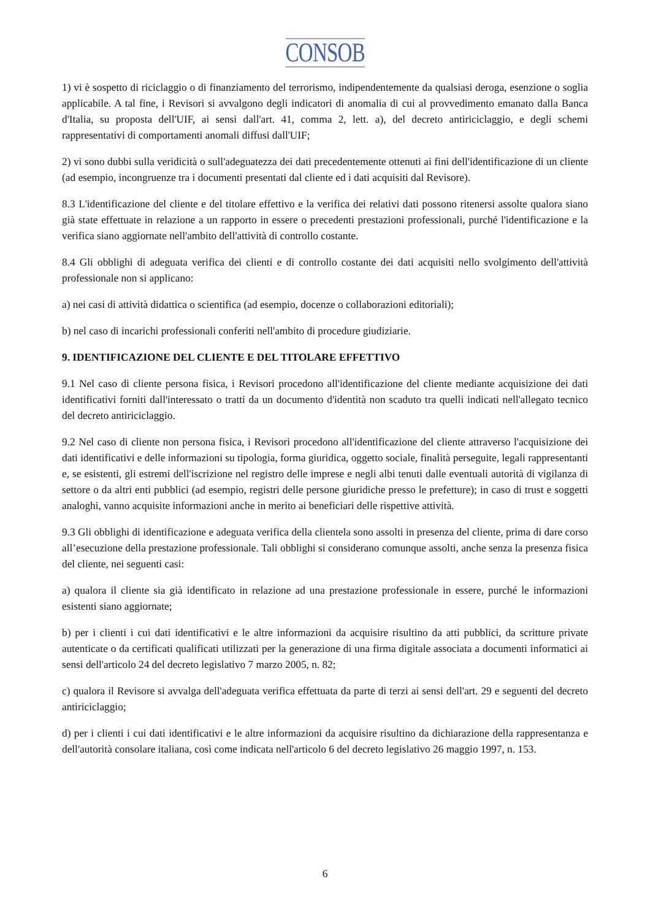CONSOB
1) vi è sospetto di riciclaggio o di finanziamento del terrorismo, indipendentemente da qualsiasi deroga, esenzione o soglia applicabile. A tal fine, i Revisori si avvalgono degli indicatori di anomalia di cui al provvedimento emanato dalla Banca d'Italia, su proposta dell'UIF, ai sensi dall'art. 41, comma 2, lett. a), del decreto antiriciclaggio, e degli schemi rappresentativi di comportamenti anomali diffusi dall'UIF;
2) vi sono dubbi sulla veridicità o sull'adeguatezza dei dati precedentemente ottenuti ai fini dell'identificazione di un cliente (ad esempio, incongruenze tra i documenti presentati dal cliente ed i dati acquisiti dal Revisore).
8.3 L'identificazione del cliente e del titolare effettivo e la verifica dei relativi dati possono ritenersi assolte qualora siano già state effettuate in relazione a un rapporto in essere o precedenti prestazioni professionali, purché l'identificazione e la verifica siano aggiornate nell'ambito dell'attività di controllo costante.
8.4 Gli obblighi di adeguata verifica dei clienti e di controllo costante dei dati acquisiti nello svolgimento dell'attività professionale non si applicano:
a) nei casi di attività didattica o scientifica (ad esempio, docenze o collaborazioni editoriali);
b) nel caso di incarichi professionali conferiti nell'ambito di procedure giudiziarie.
9. IDENTIFICAZIONE DEL CLIENTE E DEL TITOLARE EFFETTIVO
9.1 Nel caso di cliente persona fisica, i Revisori procedono all'identificazione del cliente mediante acquisizione dei dati identificativi forniti dall'interessato o tratti da un documento d'identità non scaduto tra quelli indicati nell'allegato tecnico del decreto antiriciclaggio.
9.2 Nel caso di cliente non persona fisica, i Revisori procedono all'identificazione del cliente attraverso l'acquisizione dei dati identificativi e delle informazioni su tipologia, forma giuridica, oggetto sociale, finalità perseguite, legali rappresentanti e, se esistenti, gli estremi dell'iscrizione nel registro delle imprese e negli albi tenuti dalle eventuali autorità di vigilanza di settore o da altri enti pubblici (ad esempio, registri delle persone giuridiche presso le prefetture); in caso di trust e soggetti analoghi, vanno acquisite informazioni anche in merito ai beneficiari delle rispettive attività.
9.3 Gli obblighi di identificazione e adeguata verifica della clientela sono assolti in presenza del cliente, prima di dare corso all’esecuzione della prestazione professionale. Tali obblighi si considerano comunque assolti, anche senza la presenza fisica del cliente, nei seguenti casi:
a) qualora il cliente sia già identificato in relazione ad una prestazione professionale in essere, purché le informazioni esistenti siano aggiornate;
b) per i clienti i cui dati identificativi e le altre informazioni da acquisire risultino da atti pubblici, da scritture private autenticate o da certificati qualificati utilizzati per la generazione di una firma digitale associata a documenti informatici ai sensi dell'articolo 24 del decreto legislativo 7 marzo 2005, n. 82;
c) qualora il Revisore si avvalga dell'adeguata verifica effettuata da parte di terzi ai sensi dell'art. 29 e seguenti del decreto antiriciclaggio;
d) per i clienti i cui dati identificativi e le altre informazioni da acquisire risultino da dichiarazione della rappresentanza e dell'autorità consolare italiana, così come indicata nell'articolo 6 del decreto legislativo 26 maggio 1997, n. 153.
6